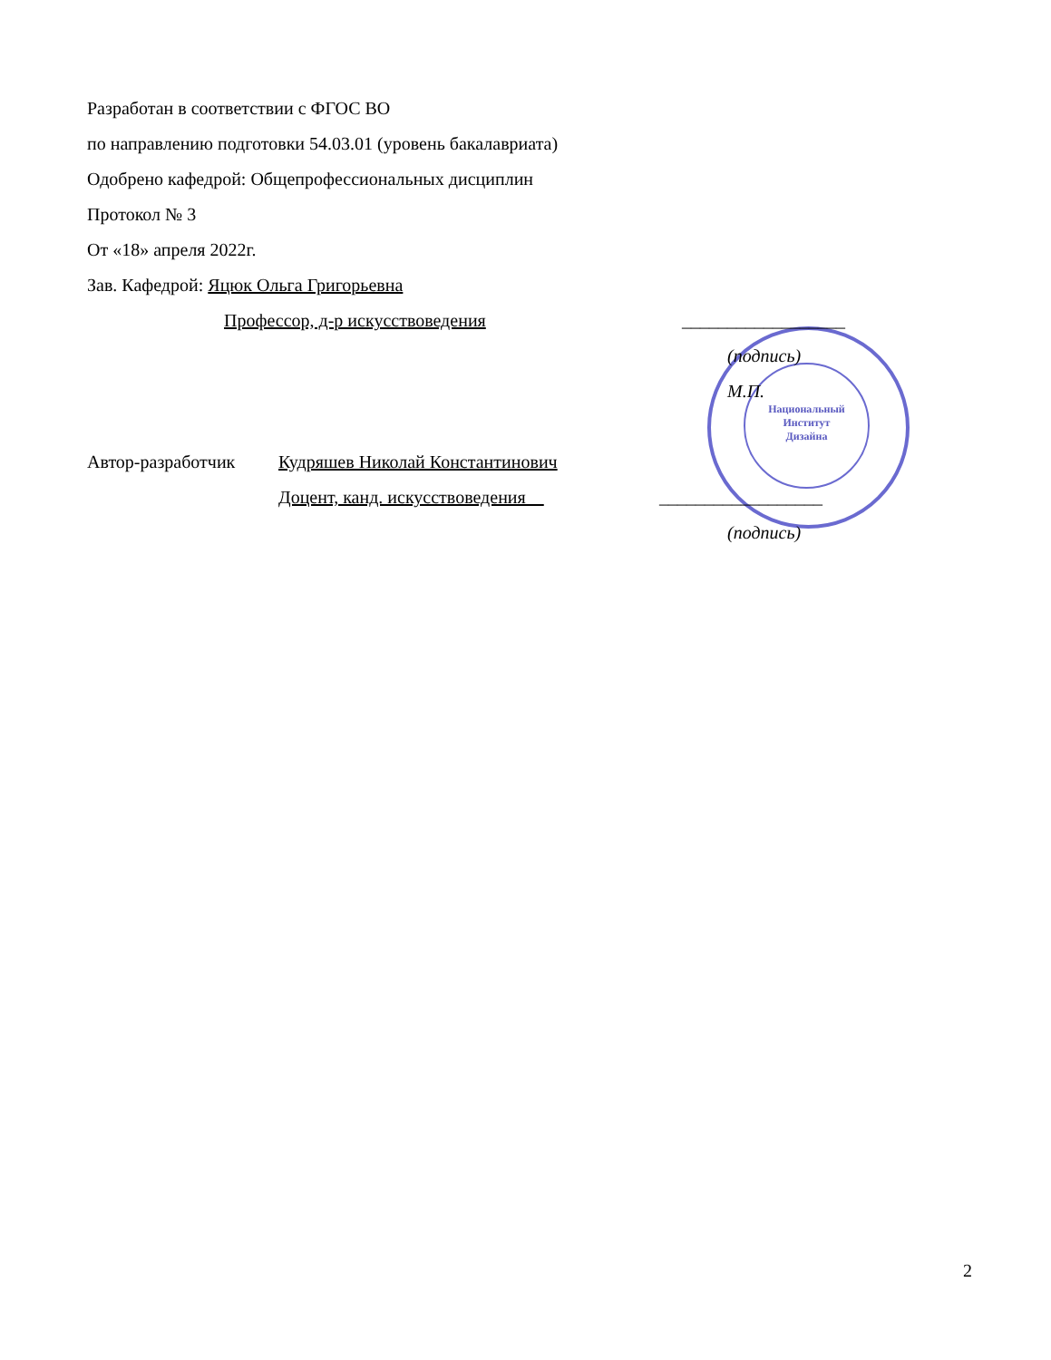Национальный
Институт
Дизайна
Разработан в соответствии с ФГОС ВО
по направлению подготовки 54.03.01 (уровень бакалавриата)
Одобрено кафедрой: Общепрофессиональных дисциплин
Протокол № 3
От «18» апреля 2022г.
Зав. Кафедрой: Яцюк Ольга Григорьевна
Профессор, д-р искусствоведения __________________
(подпись)
М.П.
Автор-разработчик Кудряшев Николай Константинович
Доцент, канд. искусствоведения __________________
(подпись)
2